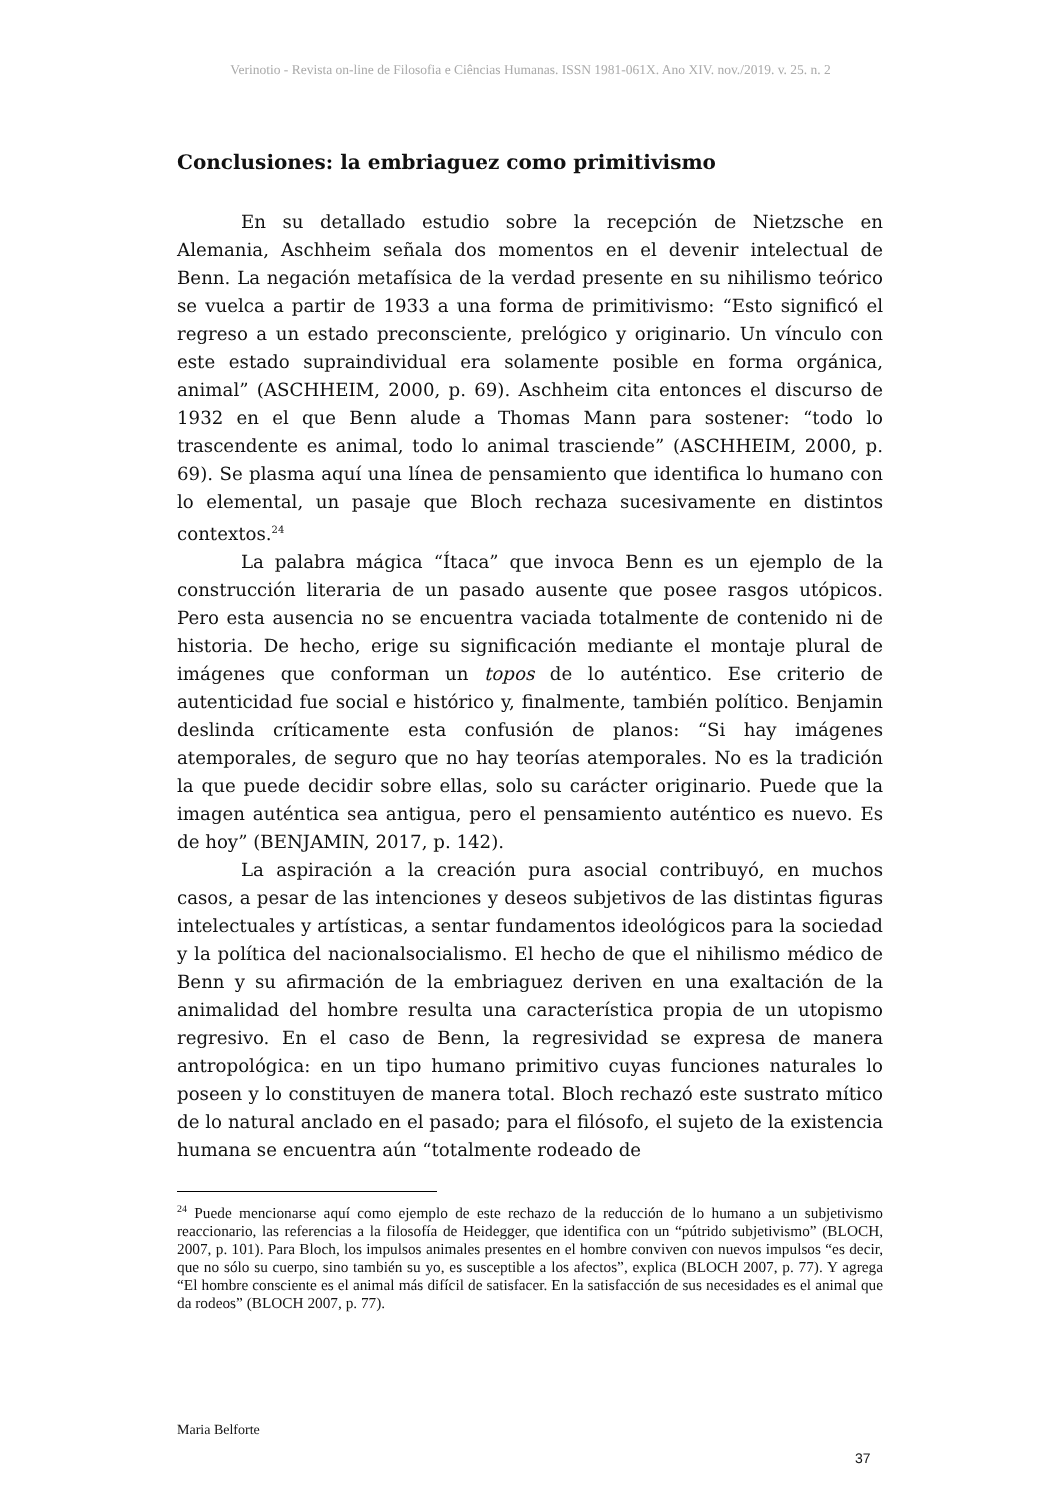Verinotio - Revista on-line de Filosofia e Ciências Humanas. ISSN 1981-061X. Ano XIV. nov./2019. v. 25. n. 2
Conclusiones: la embriaguez como primitivismo
En su detallado estudio sobre la recepción de Nietzsche en Alemania, Aschheim señala dos momentos en el devenir intelectual de Benn. La negación metafísica de la verdad presente en su nihilismo teórico se vuelca a partir de 1933 a una forma de primitivismo: “Esto significó el regreso a un estado preconsciente, prelógico y originario. Un vínculo con este estado supraindividual era solamente posible en forma orgánica, animal” (ASCHHEIM, 2000, p. 69). Aschheim cita entonces el discurso de 1932 en el que Benn alude a Thomas Mann para sostener: “todo lo trascendente es animal, todo lo animal trasciende” (ASCHHEIM, 2000, p. 69). Se plasma aquí una línea de pensamiento que identifica lo humano con lo elemental, un pasaje que Bloch rechaza sucesivamente en distintos contextos.<sup>24</sup>
La palabra mágica “Ítaca” que invoca Benn es un ejemplo de la construcción literaria de un pasado ausente que posee rasgos utópicos. Pero esta ausencia no se encuentra vaciada totalmente de contenido ni de historia. De hecho, erige su significación mediante el montaje plural de imágenes que conforman un topos de lo auténtico. Ese criterio de autenticidad fue social e histórico y, finalmente, también político. Benjamin deslinda críticamente esta confusión de planos: “Si hay imágenes atemporales, de seguro que no hay teorías atemporales. No es la tradición la que puede decidir sobre ellas, solo su carácter originario. Puede que la imagen auténtica sea antigua, pero el pensamiento auténtico es nuevo. Es de hoy” (BENJAMIN, 2017, p. 142).
La aspiración a la creación pura asocial contribuyó, en muchos casos, a pesar de las intenciones y deseos subjetivos de las distintas figuras intelectuales y artísticas, a sentar fundamentos ideológicos para la sociedad y la política del nacionalsocialismo. El hecho de que el nihilismo médico de Benn y su afirmación de la embriaguez deriven en una exaltación de la animalidad del hombre resulta una característica propia de un utopismo regresivo. En el caso de Benn, la regresividad se expresa de manera antropológica: en un tipo humano primitivo cuyas funciones naturales lo poseen y lo constituyen de manera total. Bloch rechazó este sustrato mítico de lo natural anclado en el pasado; para el filósofo, el sujeto de la existencia humana se encuentra aún “totalmente rodeado de
<sup>24</sup> Puede mencionarse aquí como ejemplo de este rechazo de la reducción de lo humano a un subjetivismo reaccionario, las referencias a la filosofía de Heidegger, que identifica con un “pútrido subjetivismo” (BLOCH, 2007, p. 101). Para Bloch, los impulsos animales presentes en el hombre conviven con nuevos impulsos “es decir, que no sólo su cuerpo, sino también su yo, es susceptible a los afectos”, explica (BLOCH 2007, p. 77). Y agrega “El hombre consciente es el animal más difícil de satisfacer. En la satisfacción de sus necesidades es el animal que da rodeos” (BLOCH 2007, p. 77).
Maria Belforte
37